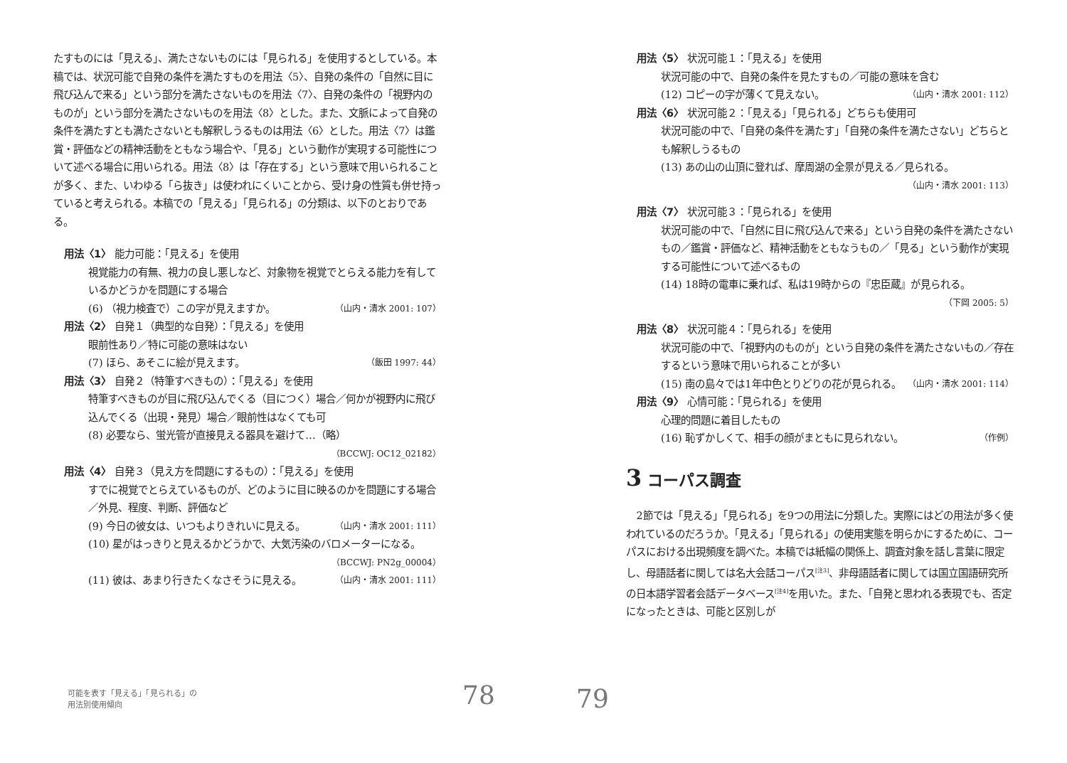たすものには「見える」、満たさないものには「見られる」を使用するとしている。本稿では、状況可能で自発の条件を満たすものを用法〈5〉、自発の条件の「自然に目に飛び込んで来る」という部分を満たさないものを用法〈7〉、自発の条件の「視野内のものが」という部分を満たさないものを用法〈8〉とした。また、文脈によって自発の条件を満たすとも満たさないとも解釈しうるものは用法〈6〉とした。用法〈7〉は鑑賞・評価などの精神活動をともなう場合や、「見る」という動作が実現する可能性について述べる場合に用いられる。用法〈8〉は「存在する」という意味で用いられることが多く、また、いわゆる「ら抜き」は使われにくいことから、受け身の性質も併せ持っていると考えられる。本稿での「見える」「見られる」の分類は、以下のとおりである。
用法〈1〉 能力可能：「見える」を使用
視覚能力の有無、視力の良し悪しなど、対象物を視覚でとらえる能力を有しているかどうかを問題にする場合
(6) （視力検査で）この字が見えますか。 （山内・清水 2001: 107）
用法〈2〉 自発１（典型的な自発）：「見える」を使用
眼前性あり／特に可能の意味はない
(7) ほら、あそこに絵が見えます。 （飯田 1997: 44）
用法〈3〉 自発２（特筆すべきもの）：「見える」を使用
特筆すべきものが目に飛び込んでくる（目につく）場合／何かが視野内に飛び込んでくる（出現・発見）場合／眼前性はなくても可
(8) 必要なら、蛍光管が直接見える器具を避けて…（略）
（BCCWJ: OC12_02182）
用法〈4〉 自発３（見え方を問題にするもの）：「見える」を使用
すでに視覚でとらえているものが、どのように目に映るのかを問題にする場合／外見、程度、判断、評価など
(9) 今日の彼女は、いつもよりきれいに見える。 （山内・清水 2001: 111）
(10) 星がはっきりと見えるかどうかで、大気汚染のバロメーターになる。
（BCCWJ: PN2g_00004）
(11) 彼は、あまり行きたくなさそうに見える。 （山内・清水 2001: 111）
可能を表す「見える」「見られる」の
用法別使用傾向
78
用法〈5〉 状況可能１：「見える」を使用
状況可能の中で、自発の条件を見たすもの／可能の意味を含む
(12) コピーの字が薄くて見えない。 （山内・清水 2001: 112）
用法〈6〉 状況可能２：「見える」「見られる」どちらも使用可
状況可能の中で、「自発の条件を満たす」「自発の条件を満たさない」どちらとも解釈しうるもの
(13) あの山の山頂に登れば、摩周湖の全景が見える／見られる。
（山内・清水 2001: 113）
用法〈7〉 状況可能３：「見られる」を使用
状況可能の中で、「自然に目に飛び込んで来る」という自発の条件を満たさないもの／鑑賞・評価など、精神活動をともなうもの／「見る」という動作が実現する可能性について述べるもの
(14) 18時の電車に乗れば、私は19時からの『忠臣蔵』が見られる。
（下岡 2005: 5）
用法〈8〉 状況可能４：「見られる」を使用
状況可能の中で、「視野内のものが」という自発の条件を満たさないもの／存在するという意味で用いられることが多い
(15) 南の島々では1年中色とりどりの花が見られる。 （山内・清水 2001: 114）
用法〈9〉 心情可能：「見られる」を使用
心理的問題に着目したもの
(16) 恥ずかしくて、相手の顔がまともに見られない。 （作例）
3 コーパス調査
2節では「見える」「見られる」を9つの用法に分類した。実際にはどの用法が多く使われているのだろうか。「見える」「見られる」の使用実態を明らかにするために、コーパスにおける出現頻度を調べた。本稿では紙幅の関係上、調査対象を話し言葉に限定し、母語話者に関しては名大会話コーパス<sup>[注3]</sup>、非母語話者に関しては国立国語研究所の日本語学習者会話データベース<sup>[注4]</sup>を用いた。また、「自発と思われる表現でも、否定になったときは、可能と区別しが
79